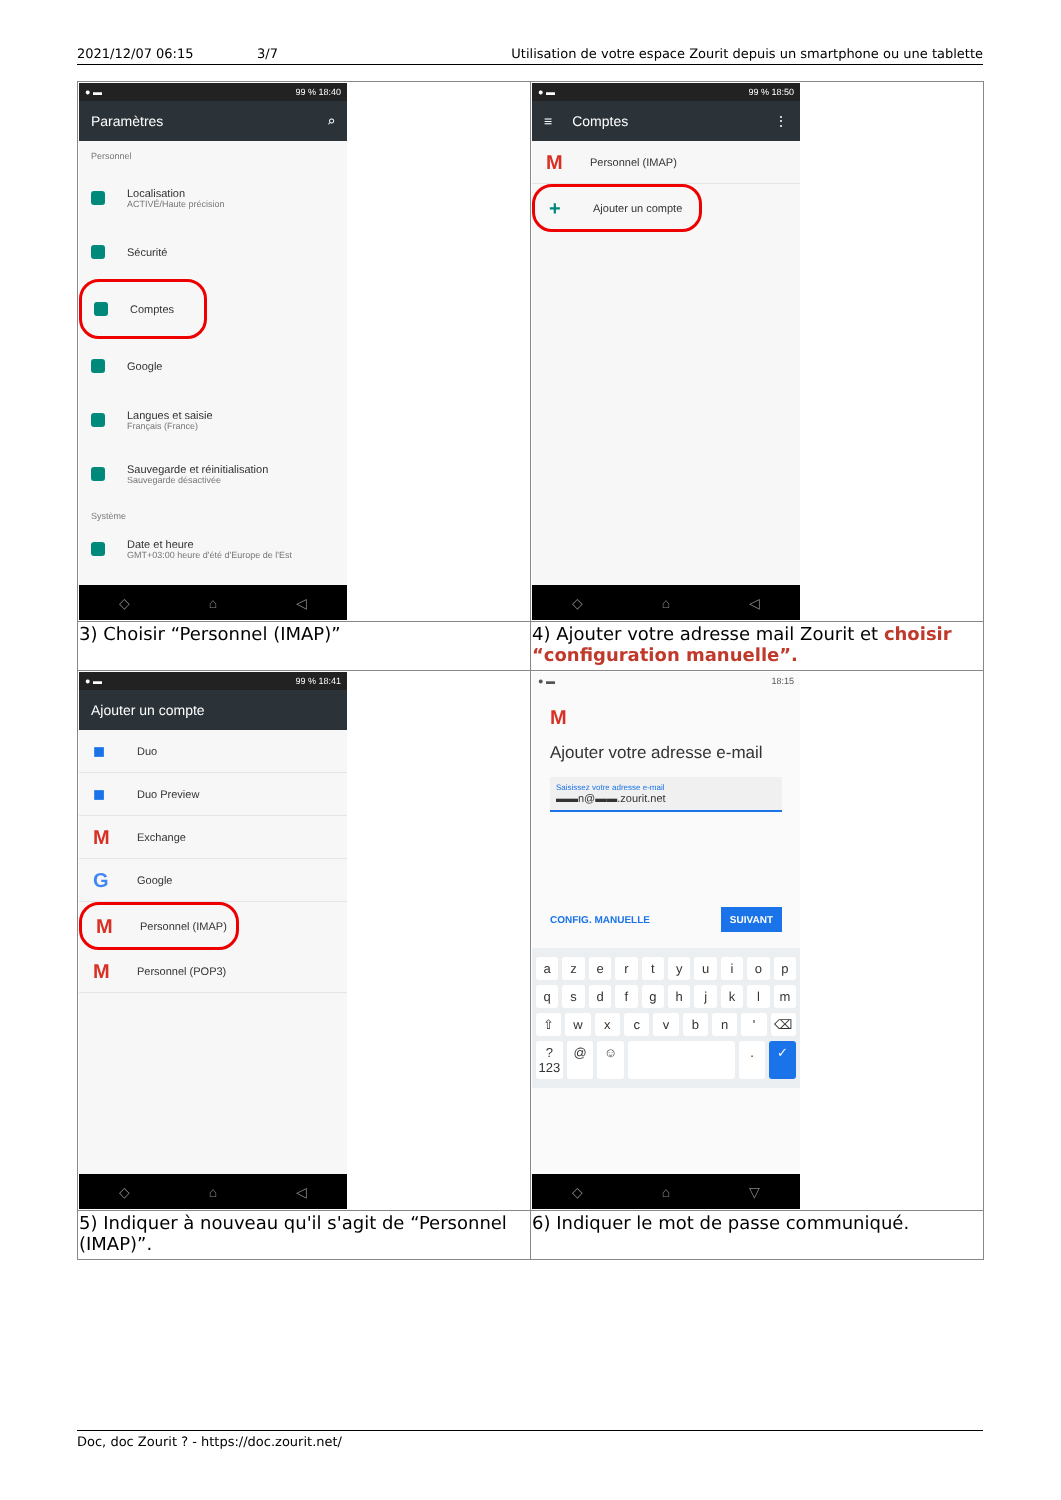2021/12/07 06:15 3/7 Utilisation de votre espace Zourit depuis un smartphone ou une tablette
| ● ▬ 99 % 18:40 Paramètres ⌕ Personnel Localisation ACTIVÉ/Haute précision Sécurité Comptes Google Langues et saisie Français (France) Sauvegarde et réinitialisation Sauvegarde désactivée Système Date et heure GMT+03:00 heure d'été d'Europe de l'Est ◇ ⌂ ◁ | ● ▬ 99 % 18:50 ≡ Comptes ⋮ M Personnel (IMAP) + Ajouter un compte ◇ ⌂ ◁ |
| 3) Choisir “Personnel (IMAP)” | 4) Ajouter votre adresse mail Zourit et choisir “configuration manuelle”. |
| ● ▬ 99 % 18:41 Ajouter un compte ■ Duo ■ Duo Preview M Exchange G Google M Personnel (IMAP) M Personnel (POP3) ◇ ⌂ ◁ | ● ▬ 18:15 M Ajouter votre adresse e-mail Saisissez votre adresse e-mail ▬▬n@▬▬.zourit.net CONFIG. MANUELLE SUIVANT a z e r t y u i o p q s d f g h j k l m ⇧ w x c v b n ' ⌫ ?123 @ ☺ . ✓ ◇ ⌂ ▽ |
| 5) Indiquer à nouveau qu'il s'agit de “Personnel (IMAP)”. | 6) Indiquer le mot de passe communiqué. |
Doc, doc Zourit ? - https://doc.zourit.net/